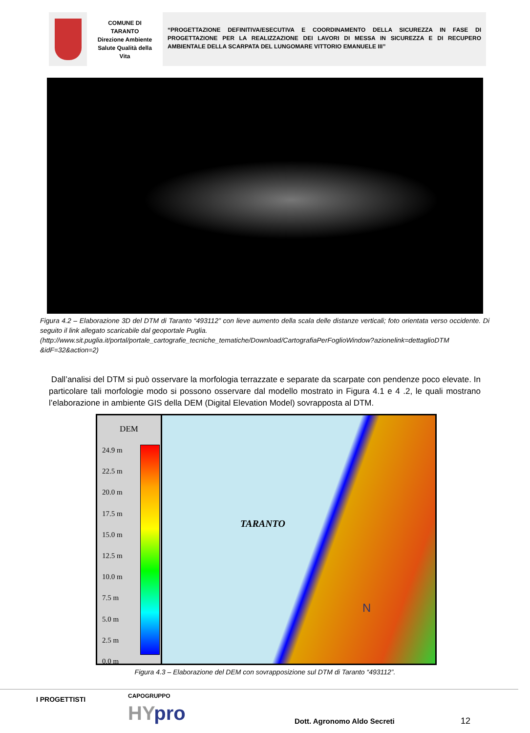COMUNE DI
TARANTO
Direzione Ambiente
Salute Qualità della
Vita
“PROGETTAZIONE DEFINITIVA/ESECUTIVA E COORDINAMENTO DELLA SICUREZZA IN FASE DI PROGETTAZIONE PER LA REALIZZAZIONE DEI LAVORI DI MESSA IN SICUREZZA E DI RECUPERO AMBIENTALE DELLA SCARPATA DEL LUNGOMARE VITTORIO EMANUELE III”
Figura 4.2 – Elaborazione 3D del DTM di Taranto “493112” con lieve aumento della scala delle distanze verticali; foto orientata verso occidente. Di seguito il link allegato scaricabile dal geoportale Puglia.
(http://www.sit.puglia.it/portal/portale_cartografie_tecniche_tematiche/Download/CartografiaPerFoglioWindow?azionelink=dettaglioDTM &idF=32&action=2)
Dall’analisi del DTM si può osservare la morfologia terrazzate e separate da scarpate con pendenze poco elevate. In particolare tali morfologie modo si possono osservare dal modello mostrato in Figura 4.1 e 4 .2, le quali mostrano l’elaborazione in ambiente GIS della DEM (Digital Elevation Model) sovrapposta al DTM.
DEM
24.9 m
22.5 m
20.0 m
17.5 m
15.0 m
12.5 m
10.0 m
7.5 m
5.0 m
2.5 m
0.0 m
TARANTO
N
Figura 4.3 – Elaborazione del DEM con sovrapposizione sul DTM di Taranto “493112”.
I PROGETTISTI CAPOGRUPPO
HYpro Dott. Agronomo Aldo Secreti 12